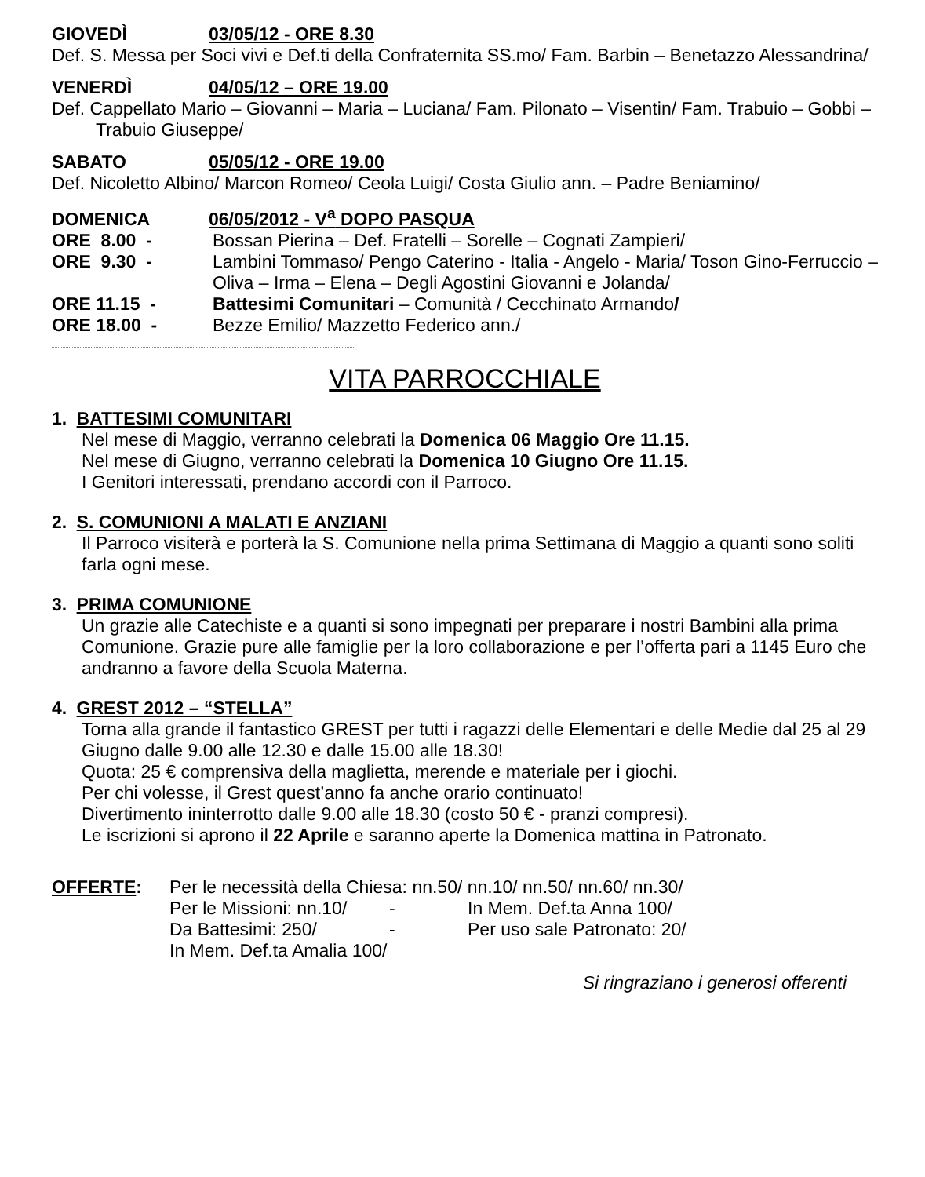GIOVEDÌ 03/05/12 - ORE 8.30
Def. S. Messa per Soci vivi e Def.ti della Confraternita SS.mo/ Fam. Barbin – Benetazzo Alessandrina/
VENERDÌ 04/05/12 – ORE 19.00
Def. Cappellato Mario – Giovanni – Maria – Luciana/ Fam. Pilonato – Visentin/ Fam. Trabuio – Gobbi – Trabuio Giuseppe/
SABATO 05/05/12 - ORE 19.00
Def. Nicoletto Albino/ Marcon Romeo/ Ceola Luigi/ Costa Giulio ann. – Padre Beniamino/
DOMENICA 06/05/2012 - V<sup>a</sup> DOPO PASQUA
ORE 8.00 -
Bossan Pierina – Def. Fratelli – Sorelle – Cognati Zampieri/
ORE 9.30 -
Lambini Tommaso/ Pengo Caterino - Italia - Angelo - Maria/ Toson Gino-Ferruccio – Oliva – Irma – Elena – Degli Agostini Giovanni e Jolanda/
ORE 11.15 -
Battesimi Comunitari – Comunità / Cecchinato Armando/
ORE 18.00 -
Bezze Emilio/ Mazzetto Federico ann./
VITA PARROCCHIALE
1. BATTESIMI COMUNITARI
Nel mese di Maggio, verranno celebrati la Domenica 06 Maggio Ore 11.15.
Nel mese di Giugno, verranno celebrati la Domenica 10 Giugno Ore 11.15.
I Genitori interessati, prendano accordi con il Parroco.
2. S. COMUNIONI A MALATI E ANZIANI
Il Parroco visiterà e porterà la S. Comunione nella prima Settimana di Maggio a quanti sono soliti farla ogni mese.
3. PRIMA COMUNIONE
Un grazie alle Catechiste e a quanti si sono impegnati per preparare i nostri Bambini alla prima Comunione. Grazie pure alle famiglie per la loro collaborazione e per l’offerta pari a 1145 Euro che andranno a favore della Scuola Materna.
4. GREST 2012 – “STELLA”
Torna alla grande il fantastico GREST per tutti i ragazzi delle Elementari e delle Medie dal 25 al 29 Giugno dalle 9.00 alle 12.30 e dalle 15.00 alle 18.30!
Quota: 25 € comprensiva della maglietta, merende e materiale per i giochi.
Per chi volesse, il Grest quest’anno fa anche orario continuato!
Divertimento ininterrotto dalle 9.00 alle 18.30 (costo 50 € - pranzi compresi).
Le iscrizioni si aprono il 22 Aprile e saranno aperte la Domenica mattina in Patronato.
OFFERTE:
Per le necessità della Chiesa: nn.50/ nn.10/ nn.50/ nn.60/ nn.30/
Per le Missioni: nn.10/ - In Mem. Def.ta Anna 100/ Da Battesimi: 250/ - Per uso sale Patronato: 20/
In Mem. Def.ta Amalia 100/
Si ringraziano i generosi offerenti